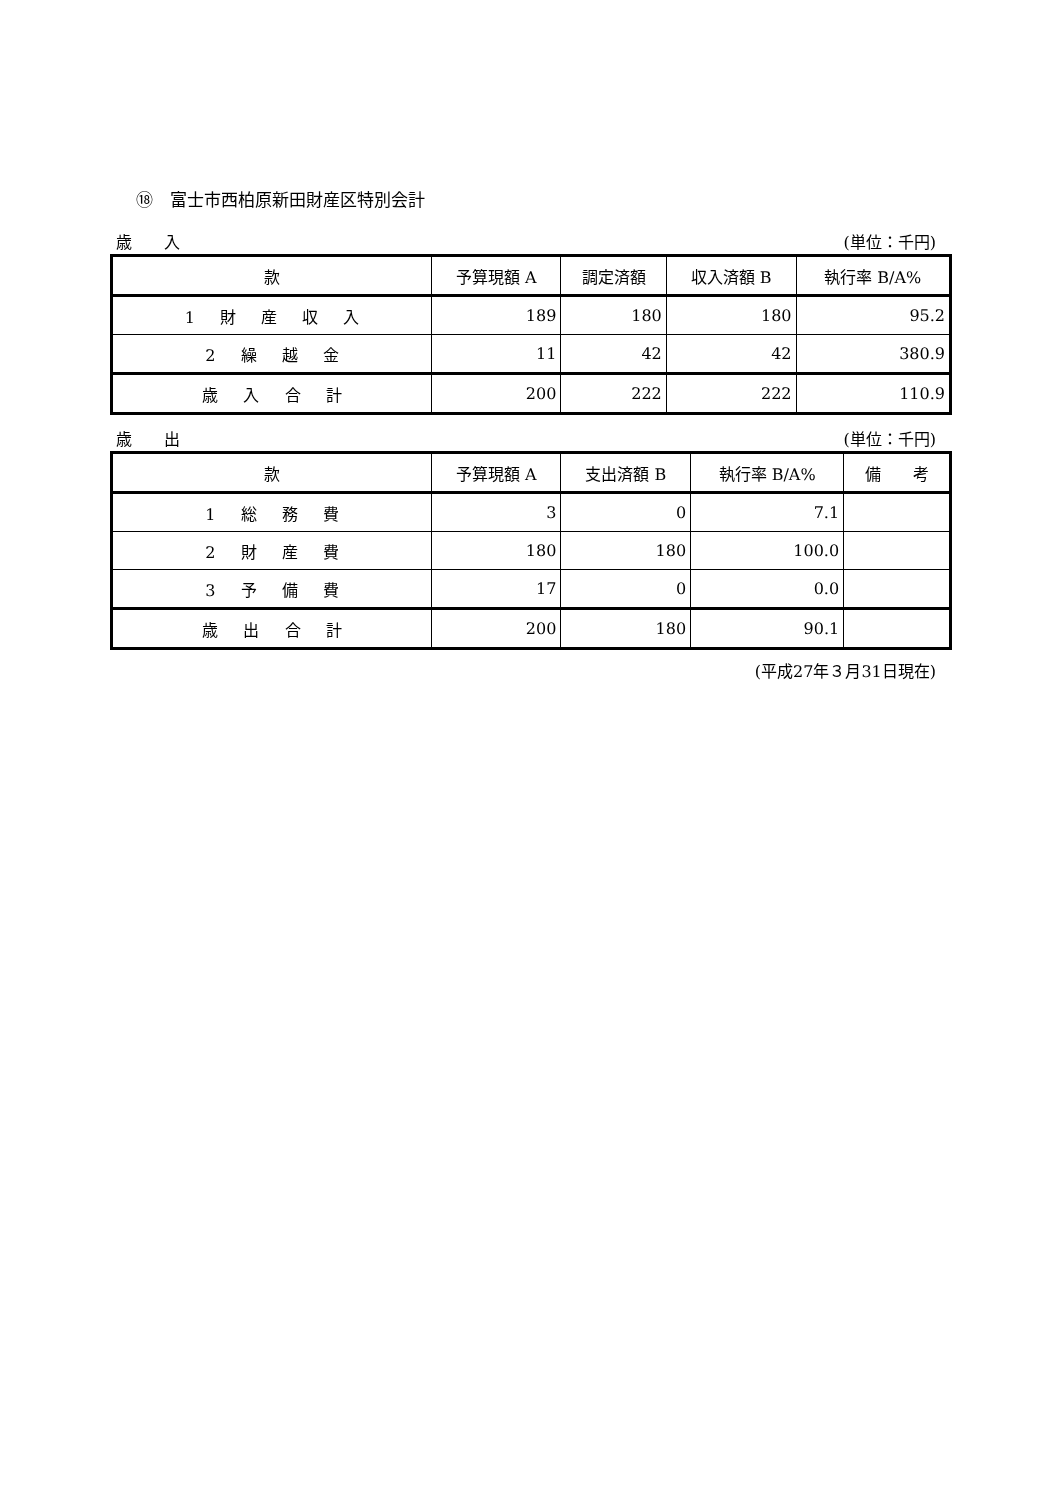⑱　富士市西柏原新田財産区特別会計
歳　　入 (単位：千円)
| 款 | 予算現額 A | 調定済額 | 収入済額 B | 執行率 B/A% |
| --- | --- | --- | --- | --- |
| 1 財 産 収 入 | 189 | 180 | 180 | 95.2 |
| 2 繰 越 金 | 11 | 42 | 42 | 380.9 |
| 歳 入 合 計 | 200 | 222 | 222 | 110.9 |
歳　　出 (単位：千円)
| 款 | 予算現額 A | 支出済額 B | 執行率 B/A% | 備 考 |
| --- | --- | --- | --- | --- |
| 1 総 務 費 | 3 | 0 | 7.1 | |
| 2 財 産 費 | 180 | 180 | 100.0 | |
| 3 予 備 費 | 17 | 0 | 0.0 | |
| 歳 出 合 計 | 200 | 180 | 90.1 | |
(平成27年３月31日現在)